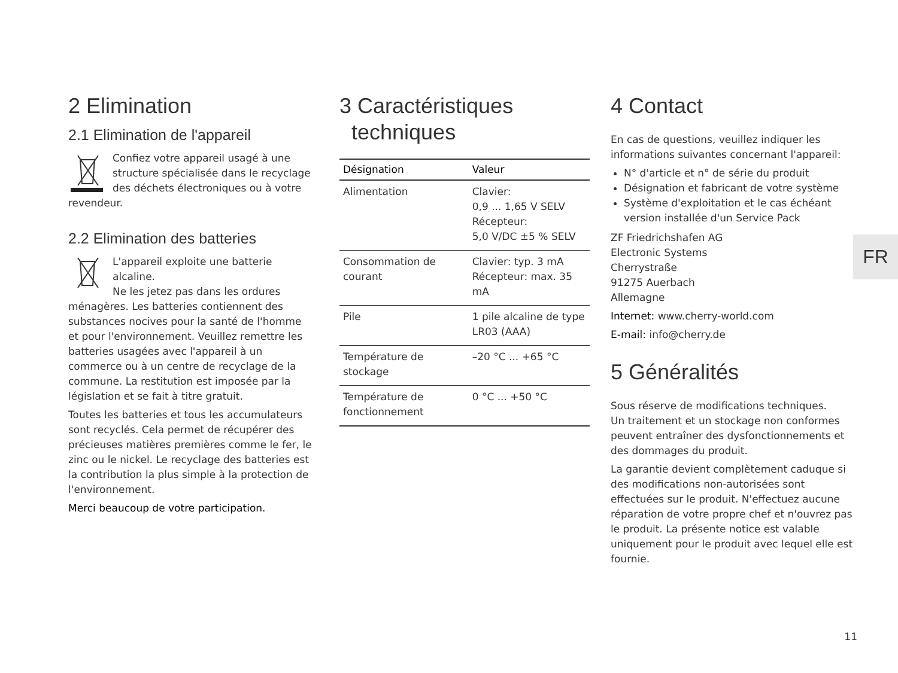2 Elimination
2.1 Elimination de l'appareil
Confiez votre appareil usagé à une structure spécialisée dans le recyclage des déchets électroniques ou à votre revendeur.
2.2 Elimination des batteries
L'appareil exploite une batterie alcaline.
Ne les jetez pas dans les ordures ménagères. Les batteries contiennent des substances nocives pour la santé de l'homme et pour l'environnement. Veuillez remettre les batteries usagées avec l'appareil à un commerce ou à un centre de recyclage de la commune. La restitution est imposée par la législation et se fait à titre gratuit.
Toutes les batteries et tous les accumulateurs sont recyclés. Cela permet de récupérer des précieuses matières premières comme le fer, le zinc ou le nickel. Le recyclage des batteries est la contribution la plus simple à la protection de l'environnement.
Merci beaucoup de votre participation.
3 Caractéristiques
techniques
| Désignation | Valeur |
| --- | --- |
| Alimentation | Clavier: 0,9 ... 1,65 V SELV Récepteur: 5,0 V/DC ±5 % SELV |
| Consommation de courant | Clavier: typ. 3 mA Récepteur: max. 35 mA |
| Pile | 1 pile alcaline de type LR03 (AAA) |
| Température de stockage | –20 °C ... +65 °C |
| Température de fonctionnement | 0 °C ... +50 °C |
4 Contact
En cas de questions, veuillez indiquer les informations suivantes concernant l'appareil:
N° d'article et n° de série du produit
Désignation et fabricant de votre système
Système d'exploitation et le cas échéant version installée d'un Service Pack
ZF Friedrichshafen AG
Electronic Systems
Cherrystraße
91275 Auerbach
Allemagne
Internet: www.cherry-world.com
E-mail: info@cherry.de
5 Généralités
Sous réserve de modifications techniques.
Un traitement et un stockage non conformes peuvent entraîner des dysfonctionnements et des dommages du produit.
La garantie devient complètement caduque si des modifications non-autorisées sont effectuées sur le produit. N'effectuez aucune réparation de votre propre chef et n'ouvrez pas le produit. La présente notice est valable uniquement pour le produit avec lequel elle est fournie.
FR
11